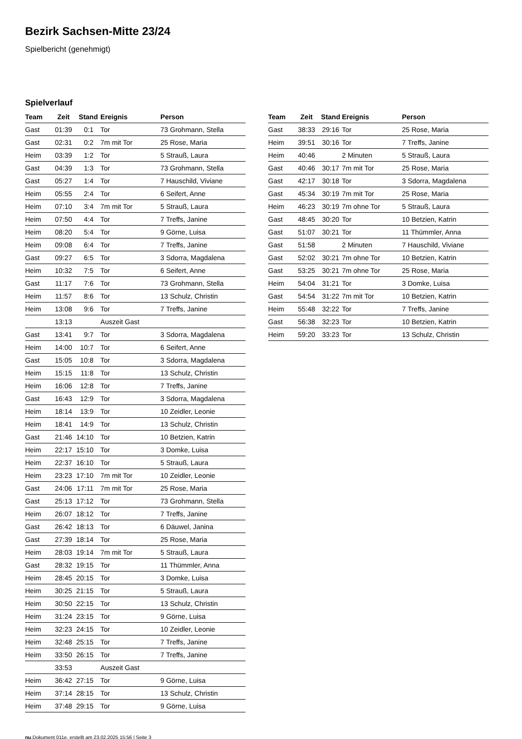Bezirk Sachsen-Mitte 23/24
Spielbericht (genehmigt)
Spielverlauf
| Team | Zeit | Stand | Ereignis | Person |
| --- | --- | --- | --- | --- |
| Gast | 01:39 | 0:1 | Tor | 73 Grohmann, Stella |
| Gast | 02:31 | 0:2 | 7m mit Tor | 25 Rose, Maria |
| Heim | 03:39 | 1:2 | Tor | 5 Strauß, Laura |
| Gast | 04:39 | 1:3 | Tor | 73 Grohmann, Stella |
| Gast | 05:27 | 1:4 | Tor | 7 Hauschild, Viviane |
| Heim | 05:55 | 2:4 | Tor | 6 Seifert, Anne |
| Heim | 07:10 | 3:4 | 7m mit Tor | 5 Strauß, Laura |
| Heim | 07:50 | 4:4 | Tor | 7 Treffs, Janine |
| Heim | 08:20 | 5:4 | Tor | 9 Görne, Luisa |
| Heim | 09:08 | 6:4 | Tor | 7 Treffs, Janine |
| Gast | 09:27 | 6:5 | Tor | 3 Sdorra, Magdalena |
| Heim | 10:32 | 7:5 | Tor | 6 Seifert, Anne |
| Gast | 11:17 | 7:6 | Tor | 73 Grohmann, Stella |
| Heim | 11:57 | 8:6 | Tor | 13 Schulz, Christin |
| Heim | 13:08 | 9:6 | Tor | 7 Treffs, Janine |
| | 13:13 | | Auszeit Gast | |
| Gast | 13:41 | 9:7 | Tor | 3 Sdorra, Magdalena |
| Heim | 14:00 | 10:7 | Tor | 6 Seifert, Anne |
| Gast | 15:05 | 10:8 | Tor | 3 Sdorra, Magdalena |
| Heim | 15:15 | 11:8 | Tor | 13 Schulz, Christin |
| Heim | 16:06 | 12:8 | Tor | 7 Treffs, Janine |
| Gast | 16:43 | 12:9 | Tor | 3 Sdorra, Magdalena |
| Heim | 18:14 | 13:9 | Tor | 10 Zeidler, Leonie |
| Heim | 18:41 | 14:9 | Tor | 13 Schulz, Christin |
| Gast | 21:46 | 14:10 | Tor | 10 Betzien, Katrin |
| Heim | 22:17 | 15:10 | Tor | 3 Domke, Luisa |
| Heim | 22:37 | 16:10 | Tor | 5 Strauß, Laura |
| Heim | 23:23 | 17:10 | 7m mit Tor | 10 Zeidler, Leonie |
| Gast | 24:06 | 17:11 | 7m mit Tor | 25 Rose, Maria |
| Gast | 25:13 | 17:12 | Tor | 73 Grohmann, Stella |
| Heim | 26:07 | 18:12 | Tor | 7 Treffs, Janine |
| Gast | 26:42 | 18:13 | Tor | 6 Däuwel, Janina |
| Gast | 27:39 | 18:14 | Tor | 25 Rose, Maria |
| Heim | 28:03 | 19:14 | 7m mit Tor | 5 Strauß, Laura |
| Gast | 28:32 | 19:15 | Tor | 11 Thümmler, Anna |
| Heim | 28:45 | 20:15 | Tor | 3 Domke, Luisa |
| Heim | 30:25 | 21:15 | Tor | 5 Strauß, Laura |
| Heim | 30:50 | 22:15 | Tor | 13 Schulz, Christin |
| Heim | 31:24 | 23:15 | Tor | 9 Görne, Luisa |
| Heim | 32:23 | 24:15 | Tor | 10 Zeidler, Leonie |
| Heim | 32:48 | 25:15 | Tor | 7 Treffs, Janine |
| Heim | 33:50 | 26:15 | Tor | 7 Treffs, Janine |
| | 33:53 | | Auszeit Gast | |
| Heim | 36:42 | 27:15 | Tor | 9 Görne, Luisa |
| Heim | 37:14 | 28:15 | Tor | 13 Schulz, Christin |
| Heim | 37:48 | 29:15 | Tor | 9 Görne, Luisa |
| Team | Zeit | Stand | Ereignis | Person |
| --- | --- | --- | --- | --- |
| Gast | 38:33 | 29:16 | Tor | 25 Rose, Maria |
| Heim | 39:51 | 30:16 | Tor | 7 Treffs, Janine |
| Heim | 40:46 | | 2 Minuten | 5 Strauß, Laura |
| Gast | 40:46 | 30:17 | 7m mit Tor | 25 Rose, Maria |
| Gast | 42:17 | 30:18 | Tor | 3 Sdorra, Magdalena |
| Gast | 45:34 | 30:19 | 7m mit Tor | 25 Rose, Maria |
| Heim | 46:23 | 30:19 | 7m ohne Tor | 5 Strauß, Laura |
| Gast | 48:45 | 30:20 | Tor | 10 Betzien, Katrin |
| Gast | 51:07 | 30:21 | Tor | 11 Thümmler, Anna |
| Gast | 51:58 | | 2 Minuten | 7 Hauschild, Viviane |
| Gast | 52:02 | 30:21 | 7m ohne Tor | 10 Betzien, Katrin |
| Gast | 53:25 | 30:21 | 7m ohne Tor | 25 Rose, Maria |
| Heim | 54:04 | 31:21 | Tor | 3 Domke, Luisa |
| Gast | 54:54 | 31:22 | 7m mit Tor | 10 Betzien, Katrin |
| Heim | 55:48 | 32:22 | Tor | 7 Treffs, Janine |
| Gast | 56:38 | 32:23 | Tor | 10 Betzien, Katrin |
| Heim | 59:20 | 33:23 | Tor | 13 Schulz, Christin |
nu.Dokument 011e, erstellt am 23.02.2025 15:56 | Seite 3